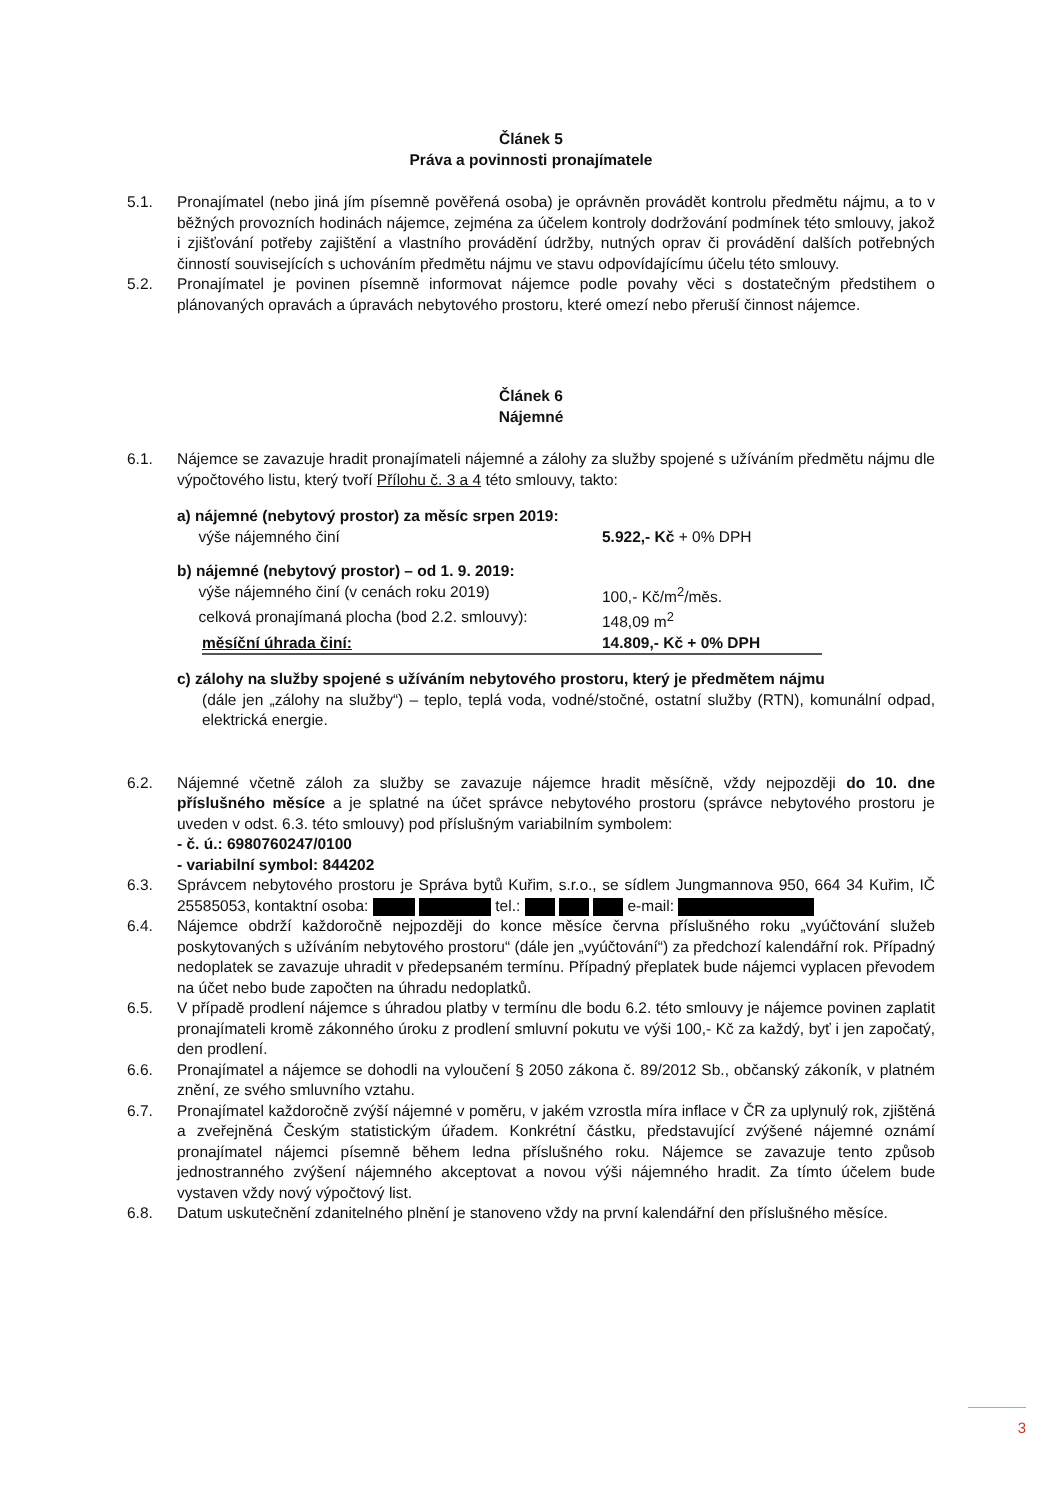Článek 5
Práva a povinnosti pronajímatele
5.1. Pronajímatel (nebo jiná jím písemně pověřená osoba) je oprávněn provádět kontrolu předmětu nájmu, a to v běžných provozních hodinách nájemce, zejména za účelem kontroly dodržování podmínek této smlouvy, jakož i zjišťování potřeby zajištění a vlastního provádění údržby, nutných oprav či provádění dalších potřebných činností souvisejících s uchováním předmětu nájmu ve stavu odpovídajícímu účelu této smlouvy.
5.2. Pronajímatel je povinen písemně informovat nájemce podle povahy věci s dostatečným předstihem o plánovaných opravách a úpravách nebytového prostoru, které omezí nebo přeruší činnost nájemce.
Článek 6
Nájemné
6.1. Nájemce se zavazuje hradit pronajímateli nájemné a zálohy za služby spojené s užíváním předmětu nájmu dle výpočtového listu, který tvoří Přílohu č. 3 a 4 této smlouvy, takto:
a) nájemné (nebytový prostor) za měsíc srpen 2019:
výše nájemného činí 5.922,- Kč + 0% DPH
b) nájemné (nebytový prostor) – od 1. 9. 2019:
výše nájemného činí (v cenách roku 2019) 100,- Kč/m<sup>2</sup>/měs.
celková pronajímaná plocha (bod 2.2. smlouvy):
148,09 m<sup>2</sup>
měsíční úhrada činí: 14.809,- Kč + 0% DPH
c) zálohy na služby spojené s užíváním nebytového prostoru, který je předmětem nájmu
(dále jen „zálohy na služby“) – teplo, teplá voda, vodné/stočné, ostatní služby (RTN), komunální odpad, elektrická energie.
6.2. Nájemné včetně záloh za služby se zavazuje nájemce hradit měsíčně, vždy nejpozději do 10. dne příslušného měsíce a je splatné na účet správce nebytového prostoru (správce nebytového prostoru je uveden v odst. 6.3. této smlouvy) pod příslušným variabilním symbolem:
- č. ú.: 6980760247/0100
- variabilní symbol: 844202
6.3. Správcem nebytového prostoru je Správa bytů Kuřim, s.r.o., se sídlem Jungmannova 950, 664 34 Kuřim, IČ 25585053, kontaktní osoba: tel.: e-mail:
6.4. Nájemce obdrží každoročně nejpozději do konce měsíce června příslušného roku „vyúčtování služeb poskytovaných s užíváním nebytového prostoru“ (dále jen „vyúčtování“) za předchozí kalendářní rok. Případný nedoplatek se zavazuje uhradit v předepsaném termínu. Případný přeplatek bude nájemci vyplacen převodem na účet nebo bude započten na úhradu nedoplatků.
6.5. V případě prodlení nájemce s úhradou platby v termínu dle bodu 6.2. této smlouvy je nájemce povinen zaplatit pronajímateli kromě zákonného úroku z prodlení smluvní pokutu ve výši 100,- Kč za každý, byť i jen započatý, den prodlení.
6.6. Pronajímatel a nájemce se dohodli na vyloučení § 2050 zákona č. 89/2012 Sb., občanský zákoník, v platném znění, ze svého smluvního vztahu.
6.7. Pronajímatel každoročně zvýší nájemné v poměru, v jakém vzrostla míra inflace v ČR za uplynulý rok, zjištěná a zveřejněná Českým statistickým úřadem. Konkrétní částku, představující zvýšené nájemné oznámí pronajímatel nájemci písemně během ledna příslušného roku. Nájemce se zavazuje tento způsob jednostranného zvýšení nájemného akceptovat a novou výši nájemného hradit. Za tímto účelem bude vystaven vždy nový výpočtový list.
6.8. Datum uskutečnění zdanitelného plnění je stanoveno vždy na první kalendářní den příslušného měsíce.
3